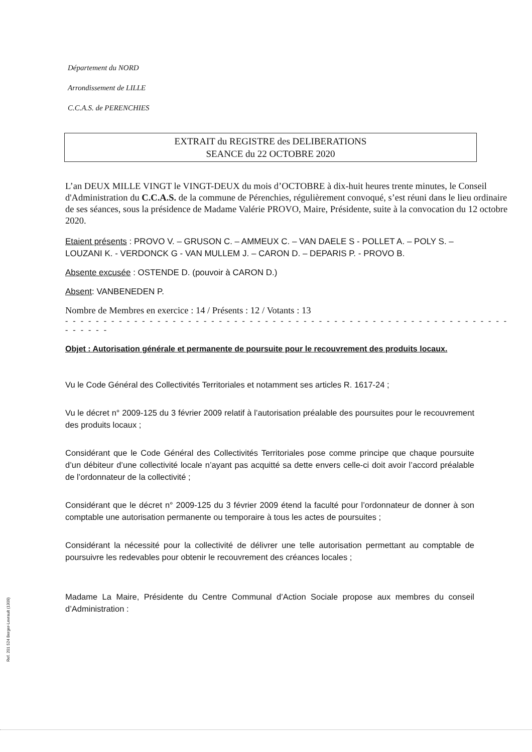Département du NORD
Arrondissement de LILLE
C.C.A.S. de PERENCHIES
EXTRAIT du REGISTRE des DELIBERATIONS
SEANCE du 22 OCTOBRE 2020
L’an DEUX MILLE VINGT le VINGT-DEUX du mois d’OCTOBRE à dix-huit heures trente minutes, le Conseil d'Administration du C.C.A.S. de la commune de Pérenchies, régulièrement convoqué, s’est réuni dans le lieu ordinaire de ses séances, sous la présidence de Madame Valérie PROVO, Maire, Présidente, suite à la convocation du 12 octobre 2020.
Etaient présents : PROVO V. – GRUSON C. – AMMEUX C. – VAN DAELE S - POLLET A. – POLY S. – LOUZANI K. - VERDONCK G - VAN MULLEM J. – CARON D. – DEPARIS P. - PROVO B.
Absente excusée : OSTENDE D. (pouvoir à CARON D.)
Absent: VANBENEDEN P.
Nombre de Membres en exercice : 14 / Présents : 12 / Votants : 13
- - - - - - - - - - - - - - - - - - - - - - - - - - - - - - - - - - - - - - - - - - - - - - - - - - - - - - - - - - - - - - - -
Objet : Autorisation générale et permanente de poursuite pour le recouvrement des produits locaux.
Vu le Code Général des Collectivités Territoriales et notamment ses articles R. 1617-24 ;
Vu le décret n° 2009-125 du 3 février 2009 relatif à l’autorisation préalable des poursuites pour le recouvrement des produits locaux ;
Considérant que le Code Général des Collectivités Territoriales pose comme principe que chaque poursuite d’un débiteur d’une collectivité locale n’ayant pas acquitté sa dette envers celle-ci doit avoir l’accord préalable de l’ordonnateur de la collectivité ;
Considérant que le décret n° 2009-125 du 3 février 2009 étend la faculté pour l’ordonnateur de donner à son comptable une autorisation permanente ou temporaire à tous les actes de poursuites ;
Considérant la nécessité pour la collectivité de délivrer une telle autorisation permettant au comptable de poursuivre les redevables pour obtenir le recouvrement des créances locales ;
Madame La Maire, Présidente du Centre Communal d’Action Sociale propose aux membres du conseil d’Administration :
Ref. 201 524 Berger-Levrault (1309)